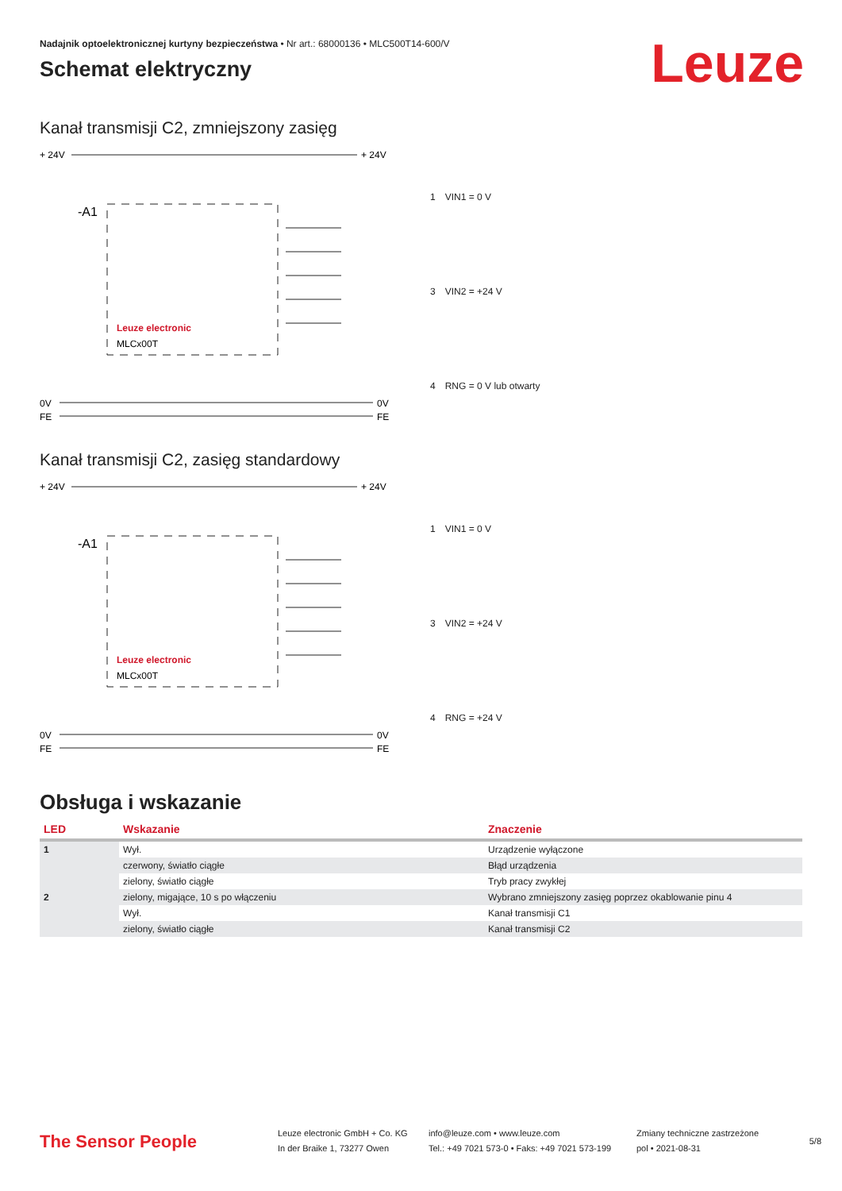Leuze
Nadajnik optoelektronicznej kurtyny bezpieczeństwa • Nr art.: 68000136 • MLC500T14-600/V
Schemat elektryczny
Kanał transmisji C2, zmniejszony zasięg
+ 24V
+ 24V
-A1
Leuze electronic
MLCx00T
0V
FE
0V
FE
| 1 | VIN1 = 0 V |
| 3 | VIN2 = +24 V |
| 4 | RNG = 0 V lub otwarty |
Kanał transmisji C2, zasięg standardowy
+ 24V
+ 24V
-A1
Leuze electronic
MLCx00T
0V
FE
0V
FE
| 1 | VIN1 = 0 V |
| 3 | VIN2 = +24 V |
| 4 | RNG = +24 V |
Obsługa i wskazanie
| LED | Wskazanie | Znaczenie |
| --- | --- | --- |
| 1 | Wył. | Urządzenie wyłączone |
| | czerwony, światło ciągłe | Błąd urządzenia |
| | zielony, światło ciągłe | Tryb pracy zwykłej |
| 2 | zielony, migające, 10 s po włączeniu | Wybrano zmniejszony zasięg poprzez okablowanie pinu 4 |
| | Wył. | Kanał transmisji C1 |
| | zielony, światło ciągłe | Kanał transmisji C2 |
The Sensor People
Leuze electronic GmbH + Co. KG
In der Braike 1, 73277 Owen
info@leuze.com • www.leuze.com
Tel.: +49 7021 573-0 • Faks: +49 7021 573-199
Zmiany techniczne zastrzeżone
pol • 2021-08-31
5/8